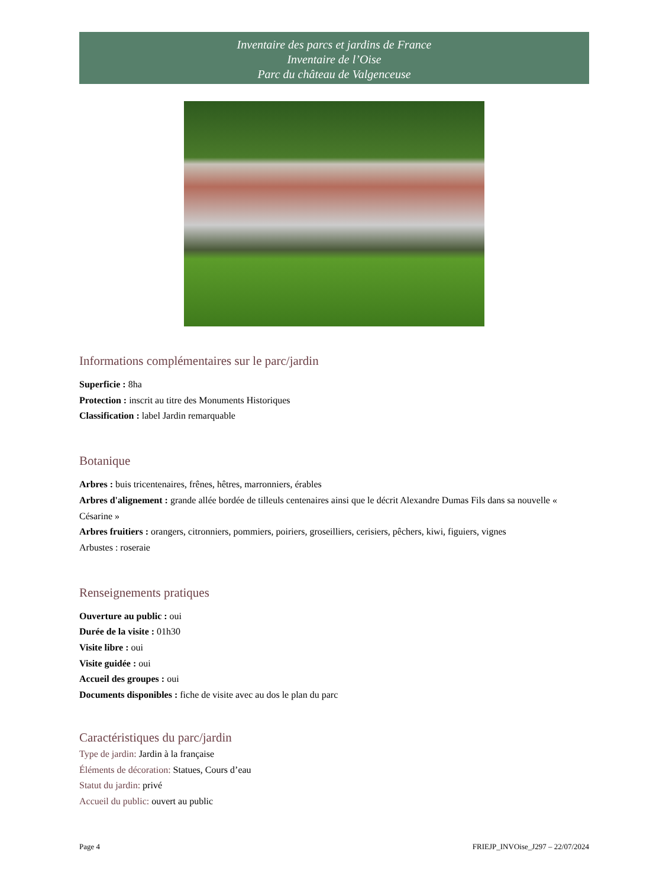Inventaire des parcs et jardins de France
Inventaire de l’Oise
Parc du château de Valgenceuse
Informations complémentaires sur le parc/jardin
Superficie : 8ha
Protection : inscrit au titre des Monuments Historiques
Classification : label Jardin remarquable
Botanique
Arbres : buis tricentenaires, frênes, hêtres, marronniers, érables
Arbres d'alignement : grande allée bordée de tilleuls centenaires ainsi que le décrit Alexandre Dumas Fils dans sa nouvelle « Césarine »
Arbres fruitiers : orangers, citronniers, pommiers, poiriers, groseilliers, cerisiers, pêchers, kiwi, figuiers, vignes
Arbustes : roseraie
Renseignements pratiques
Ouverture au public : oui
Durée de la visite : 01h30
Visite libre : oui
Visite guidée : oui
Accueil des groupes : oui
Documents disponibles : fiche de visite avec au dos le plan du parc
Caractéristiques du parc/jardin
Type de jardin: Jardin à la française
Éléments de décoration: Statues, Cours d’eau
Statut du jardin: privé
Accueil du public: ouvert au public
Page 4 FRIEJP_INVOise_J297 – 22/07/2024